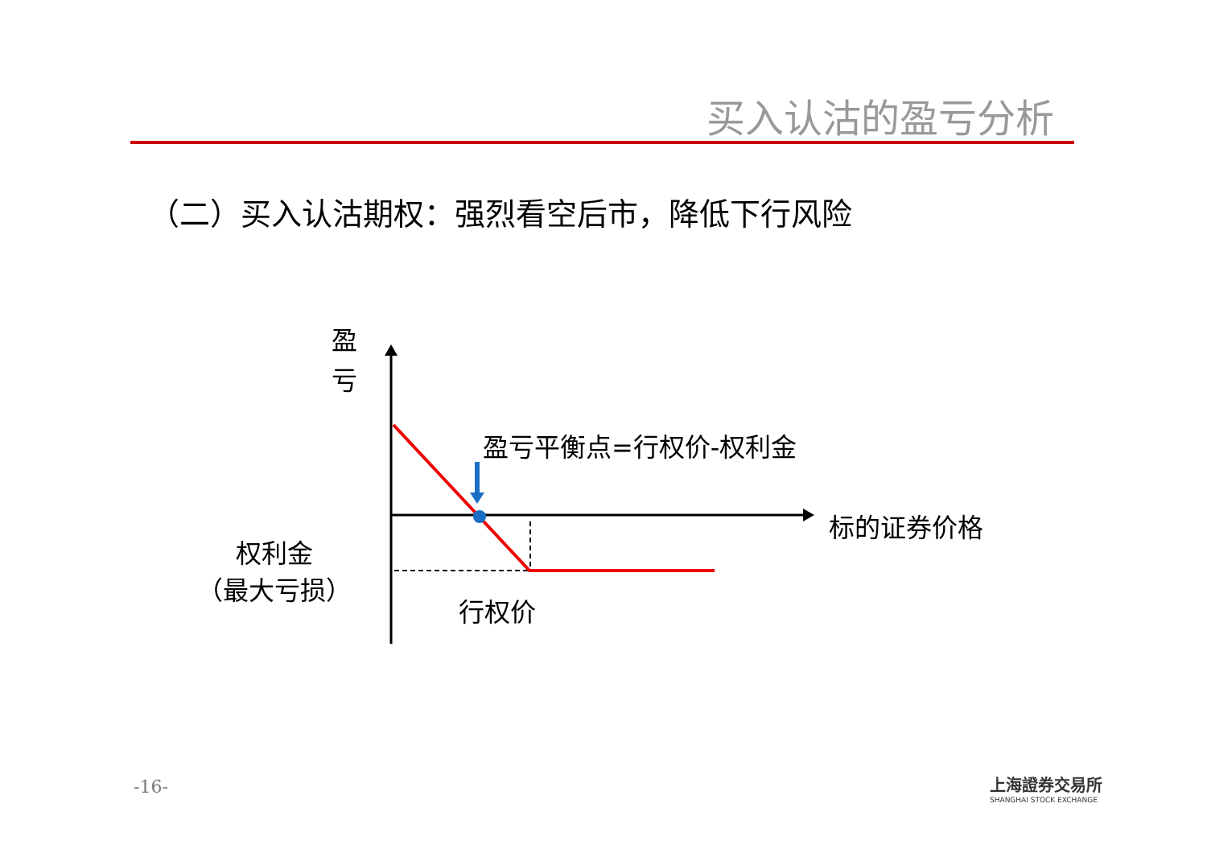买入认沽的盈亏分析
（二）买入认沽期权：强烈看空后市，降低下行风险
盈
亏
盈亏平衡点=行权价-权利金
标的证券价格
权利金
（最大亏损）
行权价
-16-
上海證券交易所
SHANGHAI STOCK EXCHANGE